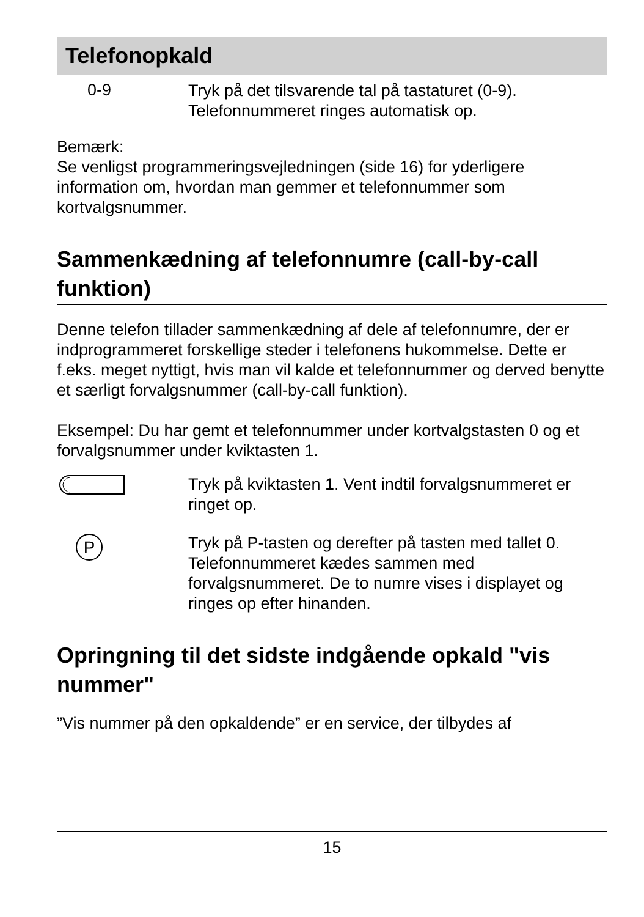Telefonopkald
0-9
Tryk på det tilsvarende tal på tastaturet (0-9).
Telefonnummeret ringes automatisk op.
Bemærk:
Se venligst programmeringsvejledningen (side 16) for yderligere information om, hvordan man gemmer et telefonnummer som kortvalgsnummer.
Sammenkædning af telefonnumre (call-by-call funktion)
Denne telefon tillader sammenkædning af dele af telefonnumre, der er indprogrammeret forskellige steder i telefonens hukommelse. Dette er f.eks. meget nyttigt, hvis man vil kalde et telefonnummer og derved benytte et særligt forvalgsnummer (call-by-call funktion).
Eksempel: Du har gemt et telefonnummer under kortvalgstasten 0 og et forvalgsnummer under kviktasten 1.
Tryk på kviktasten 1. Vent indtil forvalgsnummeret er ringet op.
P
Tryk på P-tasten og derefter på tasten med tallet 0. Telefonnummeret kædes sammen med forvalgsnummeret. De to numre vises i displayet og ringes op efter hinanden.
Opringning til det sidste indgående opkald "vis nummer"
”Vis nummer på den opkaldende” er en service, der tilbydes af
15